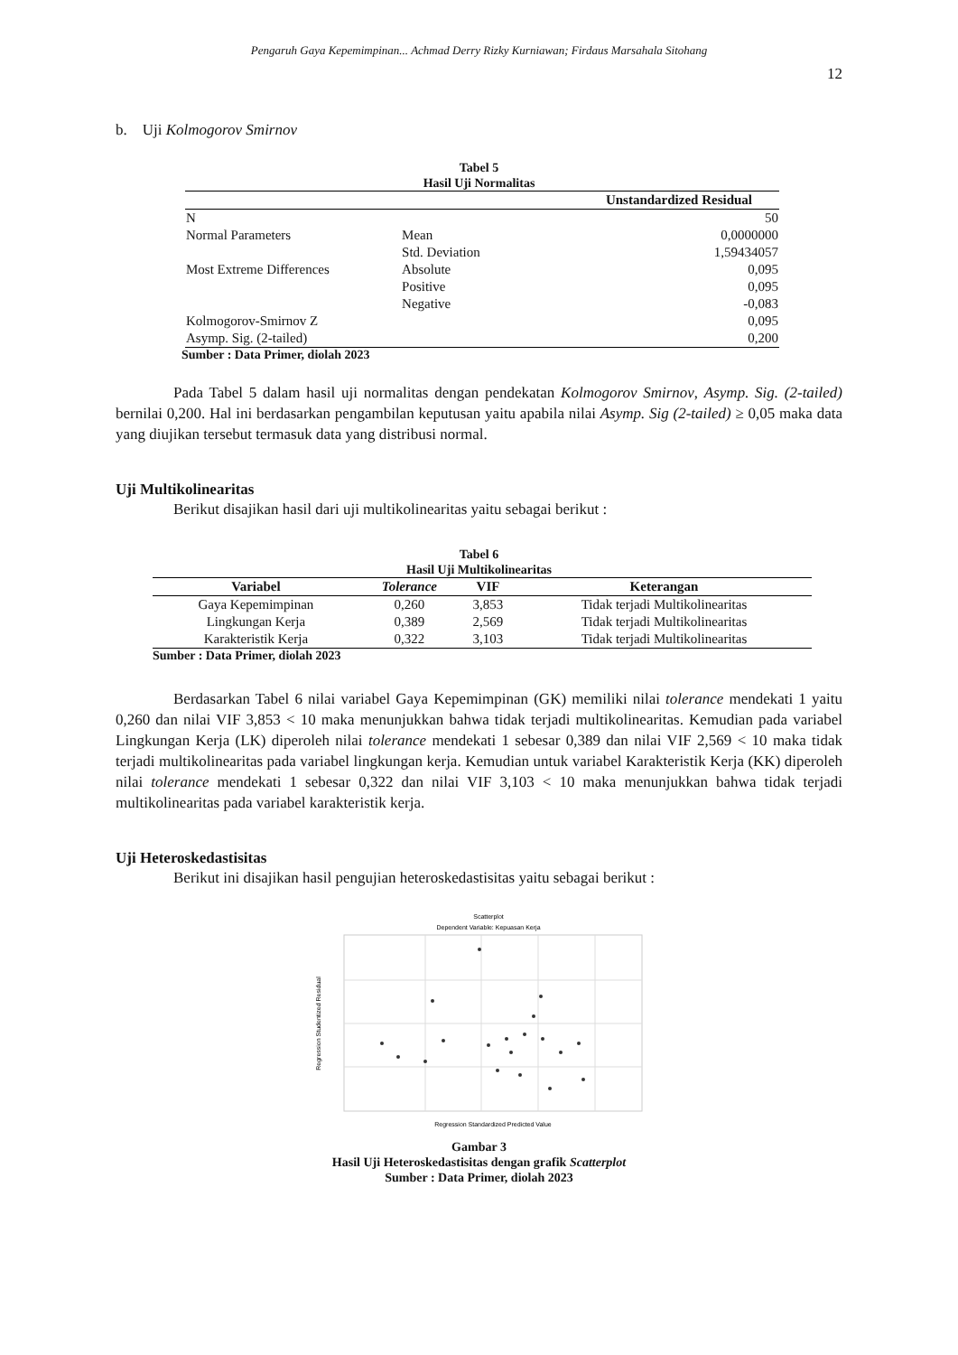Pengaruh Gaya Kepemimpinan... Achmad Derry Rizky Kurniawan; Firdaus Marsahala Sitohang
12
b. Uji Kolmogorov Smirnov
Tabel 5
Hasil Uji Normalitas
| | | Unstandardized Residual |
| --- | --- | --- |
| N | | 50 |
| Normal Parameters | Mean | 0,0000000 |
| | Std. Deviation | 1,59434057 |
| Most Extreme Differences | Absolute | 0,095 |
| | Positive | 0,095 |
| | Negative | -0,083 |
| Kolmogorov-Smirnov Z | | 0,095 |
| Asymp. Sig. (2-tailed) | | 0,200 |
Sumber : Data Primer, diolah 2023
Pada Tabel 5 dalam hasil uji normalitas dengan pendekatan Kolmogorov Smirnov, Asymp. Sig. (2-tailed) bernilai 0,200. Hal ini berdasarkan pengambilan keputusan yaitu apabila nilai Asymp. Sig (2-tailed) ≥ 0,05 maka data yang diujikan tersebut termasuk data yang distribusi normal.
Uji Multikolinearitas
Berikut disajikan hasil dari uji multikolinearitas yaitu sebagai berikut :
Tabel 6
Hasil Uji Multikolinearitas
| Variabel | Tolerance | VIF | Keterangan |
| --- | --- | --- | --- |
| Gaya Kepemimpinan | 0,260 | 3,853 | Tidak terjadi Multikolinearitas |
| Lingkungan Kerja | 0,389 | 2,569 | Tidak terjadi Multikolinearitas |
| Karakteristik Kerja | 0,322 | 3,103 | Tidak terjadi Multikolinearitas |
Sumber : Data Primer, diolah 2023
Berdasarkan Tabel 6 nilai variabel Gaya Kepemimpinan (GK) memiliki nilai tolerance mendekati 1 yaitu 0,260 dan nilai VIF 3,853 < 10 maka menunjukkan bahwa tidak terjadi multikolinearitas. Kemudian pada variabel Lingkungan Kerja (LK) diperoleh nilai tolerance mendekati 1 sebesar 0,389 dan nilai VIF 2,569 < 10 maka tidak terjadi multikolinearitas pada variabel lingkungan kerja. Kemudian untuk variabel Karakteristik Kerja (KK) diperoleh nilai tolerance mendekati 1 sebesar 0,322 dan nilai VIF 3,103 < 10 maka menunjukkan bahwa tidak terjadi multikolinearitas pada variabel karakteristik kerja.
Uji Heteroskedastisitas
Berikut ini disajikan hasil pengujian heteroskedastisitas yaitu sebagai berikut :
Scatterplot
Dependent Variable: Kepuasan Kerja
Regression Studentized Residual
Regression Standardized Predicted Value
Gambar 3
Hasil Uji Heteroskedastisitas dengan grafik Scatterplot
Sumber : Data Primer, diolah 2023